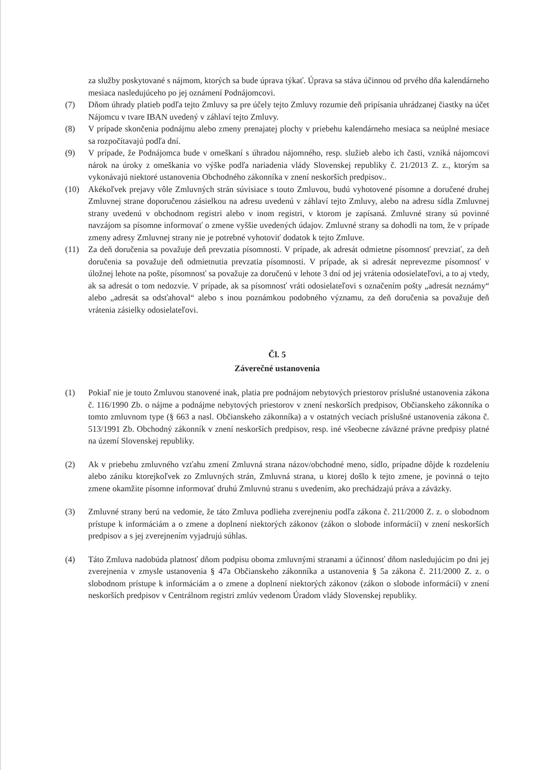za služby poskytované s nájmom, ktorých sa bude úprava týkať. Úprava sa stáva účinnou od prvého dňa kalendárneho mesiaca nasledujúceho po jej oznámení Podnájomcovi.
(7) Dňom úhrady platieb podľa tejto Zmluvy sa pre účely tejto Zmluvy rozumie deň pripísania uhrádzanej čiastky na účet Nájomcu v tvare IBAN uvedený v záhlaví tejto Zmluvy.
(8) V prípade skončenia podnájmu alebo zmeny prenajatej plochy v priebehu kalendárneho mesiaca sa neúplné mesiace sa rozpočítavajú podľa dní.
(9) V prípade, že Podnájomca bude v omeškaní s úhradou nájomného, resp. služieb alebo ich časti, vzniká nájomcovi nárok na úroky z omeškania vo výške podľa nariadenia vlády Slovenskej republiky č. 21/2013 Z. z., ktorým sa vykonávajú niektoré ustanovenia Obchodného zákonníka v znení neskorších predpisov..
(10) Akékoľvek prejavy vôle Zmluvných strán súvisiace s touto Zmluvou, budú vyhotovené písomne a doručené druhej Zmluvnej strane doporučenou zásielkou na adresu uvedenú v záhlaví tejto Zmluvy, alebo na adresu sídla Zmluvnej strany uvedenú v obchodnom registri alebo v inom registri, v ktorom je zapísaná. Zmluvné strany sú povinné navzájom sa písomne informovať o zmene vyššie uvedených údajov. Zmluvné strany sa dohodli na tom, že v prípade zmeny adresy Zmluvnej strany nie je potrebné vyhotoviť dodatok k tejto Zmluve.
(11) Za deň doručenia sa považuje deň prevzatia písomnosti. V prípade, ak adresát odmietne písomnosť prevziať, za deň doručenia sa považuje deň odmietnutia prevzatia písomnosti. V prípade, ak si adresát neprevezme písomnosť v úložnej lehote na pošte, písomnosť sa považuje za doručenú v lehote 3 dní od jej vrátenia odosielateľovi, a to aj vtedy, ak sa adresát o tom nedozvie. V prípade, ak sa písomnosť vráti odosielateľovi s označením pošty „adresát neznámy“ alebo „adresát sa odsťahoval“ alebo s inou poznámkou podobného významu, za deň doručenia sa považuje deň vrátenia zásielky odosielateľovi.
Čl. 5
Záverečné ustanovenia
(1) Pokiaľ nie je touto Zmluvou stanovené inak, platia pre podnájom nebytových priestorov príslušné ustanovenia zákona č. 116/1990 Zb. o nájme a podnájme nebytových priestorov v znení neskorších predpisov, Občianskeho zákonníka o tomto zmluvnom type (§ 663 a nasl. Občianskeho zákonníka) a v ostatných veciach príslušné ustanovenia zákona č. 513/1991 Zb. Obchodný zákonník v znení neskorších predpisov, resp. iné všeobecne záväzné právne predpisy platné na území Slovenskej republiky.
(2) Ak v priebehu zmluvného vzťahu zmení Zmluvná strana názov/obchodné meno, sídlo, prípadne dôjde k rozdeleniu alebo zániku ktorejkoľvek zo Zmluvných strán, Zmluvná strana, u ktorej došlo k tejto zmene, je povinná o tejto zmene okamžite písomne informovať druhú Zmluvnú stranu s uvedením, ako prechádzajú práva a záväzky.
(3) Zmluvné strany berú na vedomie, že táto Zmluva podlieha zverejneniu podľa zákona č. 211/2000 Z. z. o slobodnom prístupe k informáciám a o zmene a doplnení niektorých zákonov (zákon o slobode informácií) v znení neskorších predpisov a s jej zverejnením vyjadrujú súhlas.
(4) Táto Zmluva nadobúda platnosť dňom podpisu oboma zmluvnými stranami a účinnosť dňom nasledujúcim po dni jej zverejnenia v zmysle ustanovenia § 47a Občianskeho zákonníka a ustanovenia § 5a zákona č. 211/2000 Z. z. o slobodnom prístupe k informáciám a o zmene a doplnení niektorých zákonov (zákon o slobode informácií) v znení neskorších predpisov v Centrálnom registri zmlúv vedenom Úradom vlády Slovenskej republiky.